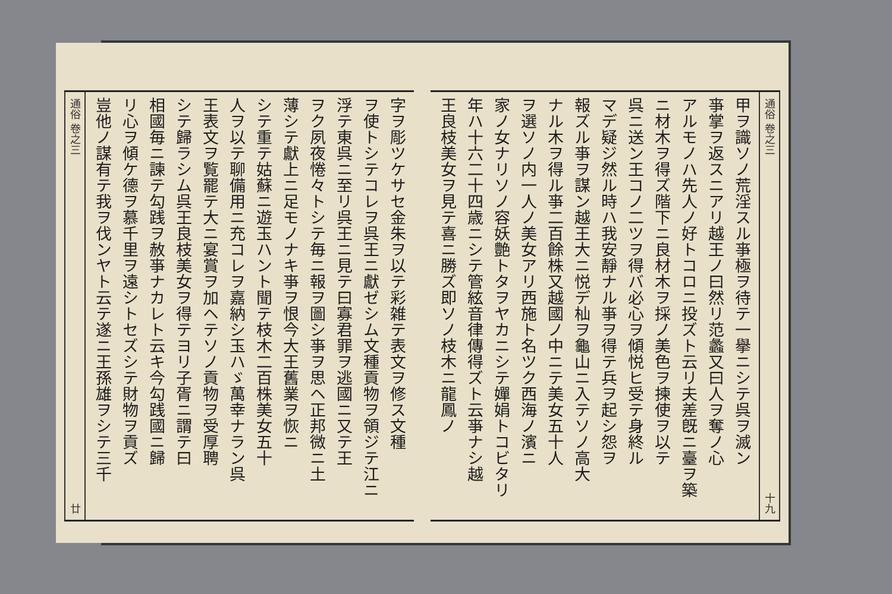通俗 卷之三 十九
甲ヲ識ソノ荒淫スル亊極ヲ待テ一擧ニシテ呉ヲ滅ン
亊掌ヲ返スニアリ越王ノ曰然リ范蠡又曰人ヲ奪ノ心
アルモノハ先人ノ好トコロニ投ズト云リ夫差旣ニ臺ヲ築
ニ材木ヲ得ズ階下ニ良材木ヲ採ノ美色ヲ揀使ヲ以テ
呉ニ送ン王コノ二ツヲ得バ必心ヲ傾悦ヒ受テ身終ル
マデ疑ジ然ル時ハ我安靜ナル亊ヲ得テ兵ヲ起シ怨ヲ
報ズル亊ヲ謀ン越王大ニ悦デ杣ヲ龜山ニ入テソノ高大
ナル木ヲ得ル亊二百餘株又越國ノ中ニテ美女五十人
ヲ選ソノ内一人ノ美女アリ西施ト名ツク西海ノ濱ニ
家ノ女ナリソノ容妖艶トタヲヤカニシテ嬋娟トコビタリ
年ハ十六二十四歳ニシテ管絃音律傳得ズト云亊ナシ越
王良枝美女ヲ見テ喜ニ勝ズ即ソノ枝木ニ龍鳳ノ
字ヲ彫ツケサセ金朱ヲ以テ彩雑テ表文ヲ修ス文種
ヲ使トシテコレヲ呉王ニ獻ゼシム文種貢物ヲ領ジテ江ニ
浮テ東呉ニ至リ呉王ニ見テ曰寡君罪ヲ逃國ニ又テ王
ヲク夙夜惓々トシテ毎ニ報ヲ圖シ亊ヲ思ヘ正邦微ニ土
薄シテ獻上ニ足モノナキ亊ヲ恨今大王舊業ヲ恢ニ
シテ重テ姑蘇ニ遊玉ハント聞テ枝木二百株美女五十
人ヲ以テ聊備用ニ充コレヲ嘉納シ玉ハゞ萬幸ナラン呉
王表文ヲ覧罷テ大ニ宴賞ヲ加ヘテソノ貢物ヲ受厚聘
シテ歸ラシム呉王良枝美女ヲ得テヨリ子胥ニ謂テ曰
相國毎ニ諫テ勾践ヲ赦亊ナカレト云キ今勾践國ニ歸
リ心ヲ傾ケ德ヲ慕千里ヲ遠シトセズシテ財物ヲ貢ズ
豈他ノ謀有テ我ヲ伐ンヤト云テ遂ニ王孫雄ヲシテ三千
通俗 卷之三 廿